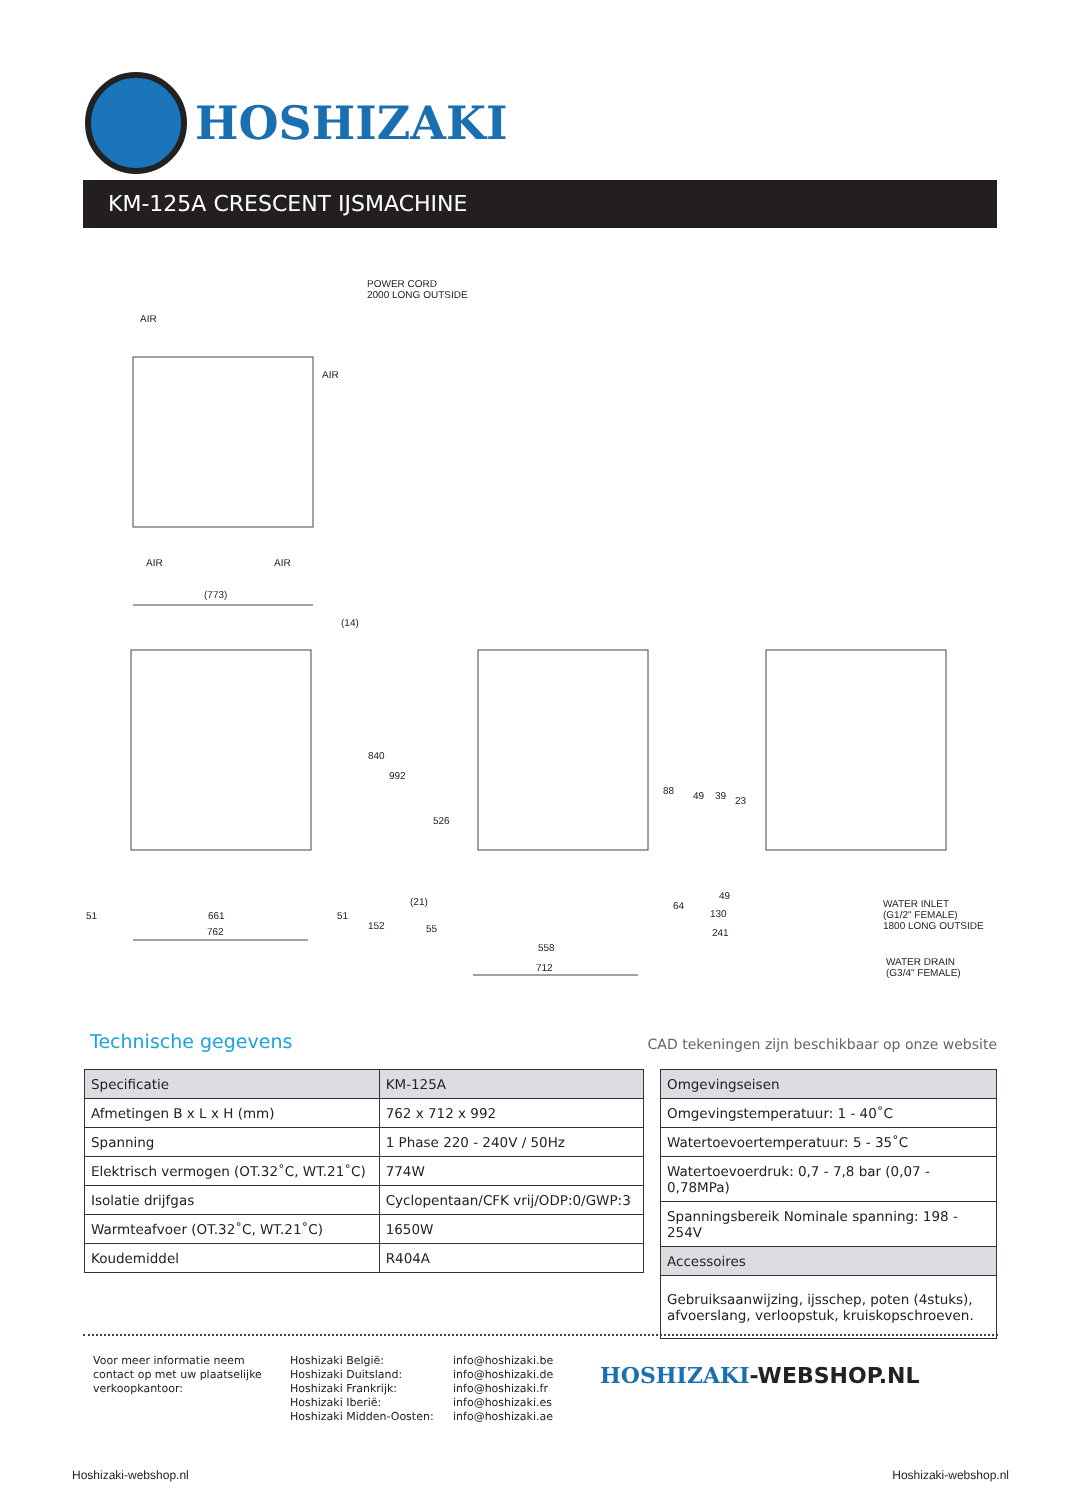HOSHIZAKI
KM-125A CRESCENT IJSMACHINE
POWER CORD
2000 LONG OUTSIDE
AIR
AIR
AIR AIR
(773)
(14)
840
992
526
88 49 39 23
(21)
51 661 51
64
49
130
241
WATER INLET
(G1/2" FEMALE)
1800 LONG OUTSIDE
762
152 55
558
712
WATER DRAIN
(G3/4" FEMALE)
Technische gegevens
CAD tekeningen zijn beschikbaar op onze website
| Specificatie | KM-125A |
| --- | --- |
| Afmetingen B x L x H (mm) | 762 x 712 x 992 |
| Spanning | 1 Phase 220 - 240V / 50Hz |
| Elektrisch vermogen (OT.32˚C, WT.21˚C) | 774W |
| Isolatie drijfgas | Cyclopentaan/CFK vrij/ODP:0/GWP:3 |
| Warmteafvoer (OT.32˚C, WT.21˚C) | 1650W |
| Koudemiddel | R404A |
| Omgevingseisen |
| --- |
| Omgevingstemperatuur: 1 - 40˚C |
| Watertoevoertemperatuur: 5 - 35˚C |
| Watertoevoerdruk: 0,7 - 7,8 bar (0,07 - 0,78MPa) |
| Spanningsbereik Nominale spanning: 198 - 254V |
| Accessoires |
| Gebruiksaanwijzing, ijsschep, poten (4stuks), afvoerslang, verloopstuk, kruiskopschroeven. |
Voor meer informatie neem
contact op met uw plaatselijke
verkoopkantoor:
Hoshizaki België:
Hoshizaki Duitsland:
Hoshizaki Frankrijk:
Hoshizaki Iberië:
Hoshizaki Midden-Oosten:
info@hoshizaki.be
info@hoshizaki.de
info@hoshizaki.fr
info@hoshizaki.es
info@hoshizaki.ae
HOSHIZAKI-WEBSHOP.NL
Hoshizaki-webshop.nl Hoshizaki-webshop.nl